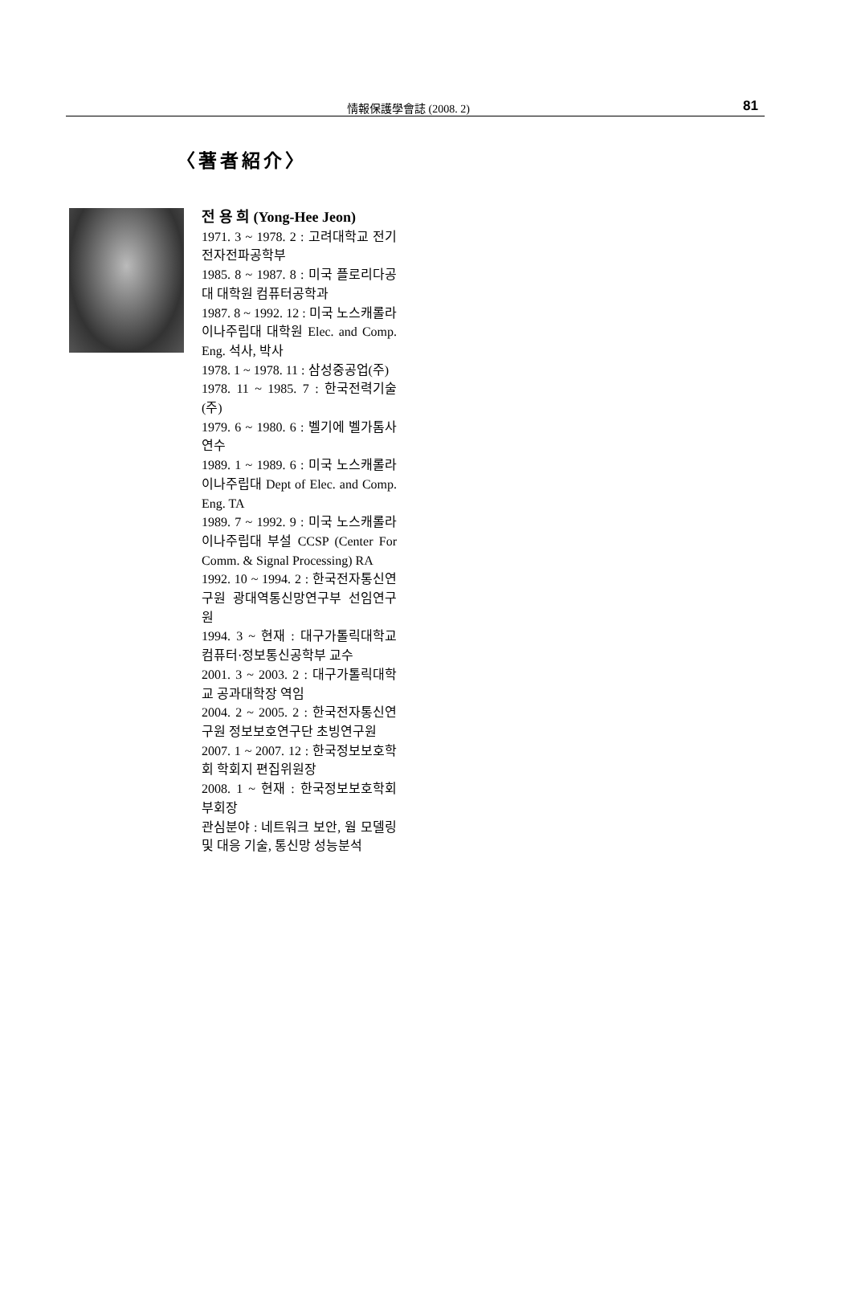情報保護學會誌 (2008. 2) 81
〈著者紹介〉
전 용 희 (Yong-Hee Jeon)
1971. 3 ~ 1978. 2 : 고려대학교 전기전자전파공학부
1985. 8 ~ 1987. 8 : 미국 플로리다공대 대학원 컴퓨터공학과
1987. 8 ~ 1992. 12 : 미국 노스캐롤라이나주립대 대학원 Elec. and Comp. Eng. 석사, 박사
1978. 1 ~ 1978. 11 : 삼성중공업(주)
1978. 11 ~ 1985. 7 : 한국전력기술(주)
1979. 6 ~ 1980. 6 : 벨기에 벨가톰사 연수
1989. 1 ~ 1989. 6 : 미국 노스캐롤라이나주립대 Dept of Elec. and Comp. Eng. TA
1989. 7 ~ 1992. 9 : 미국 노스캐롤라이나주립대 부설 CCSP (Center For Comm. & Signal Processing) RA
1992. 10 ~ 1994. 2 : 한국전자통신연구원 광대역통신망연구부 선임연구원
1994. 3 ~ 현재 : 대구가톨릭대학교 컴퓨터·정보통신공학부 교수
2001. 3 ~ 2003. 2 : 대구가톨릭대학교 공과대학장 역임
2004. 2 ~ 2005. 2 : 한국전자통신연구원 정보보호연구단 초빙연구원
2007. 1 ~ 2007. 12 : 한국정보보호학회 학회지 편집위원장
2008. 1 ~ 현재 : 한국정보보호학회 부회장
관심분야 : 네트워크 보안, 웜 모델링 및 대응 기술, 통신망 성능분석